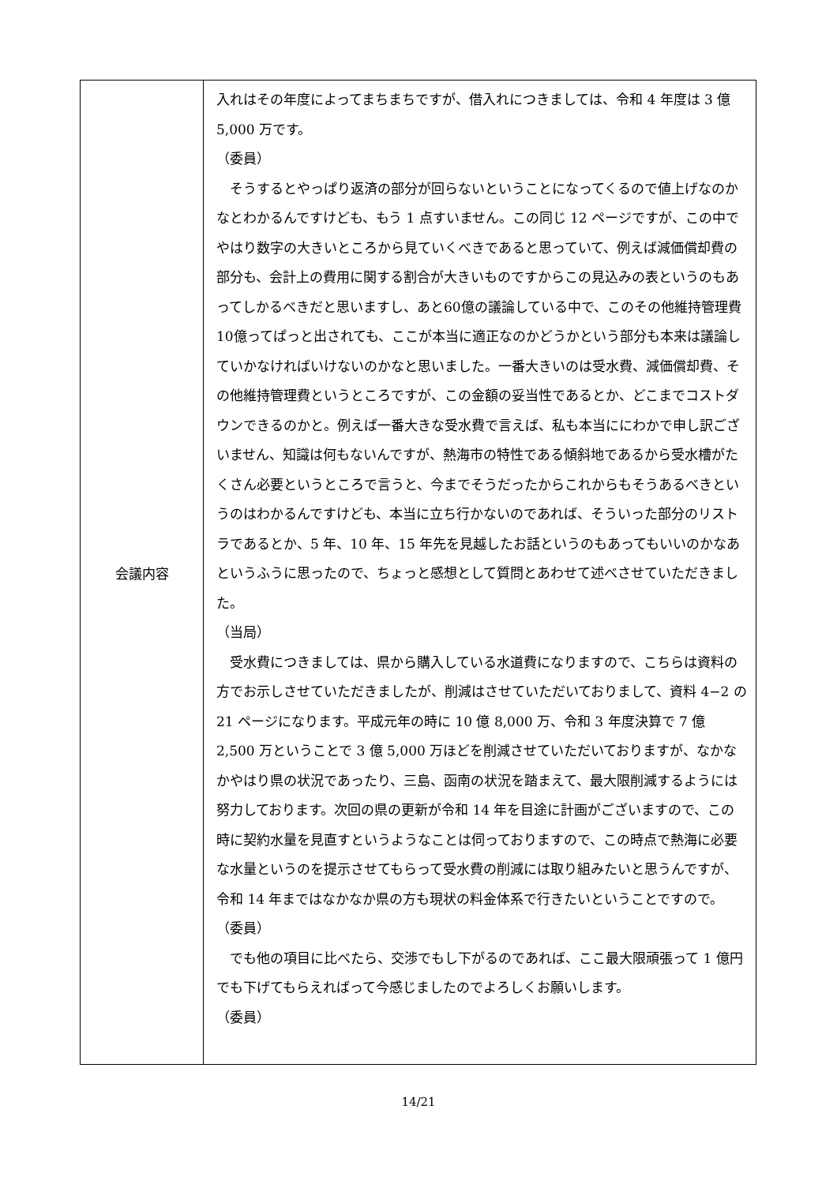| 会議内容 | 入れはその年度によってまちまちですが、借入れにつきましては、令和 4 年度は 3 億 5,000 万です。 （委員） そうするとやっぱり返済の部分が回らないということになってくるので値上げなのかなとわかるんですけども、もう 1 点すいません。この同じ 12 ページですが、この中でやはり数字の大きいところから見ていくべきであると思っていて、例えば減価償却費の部分も、会計上の費用に関する割合が大きいものですからこの見込みの表というのもあってしかるべきだと思いますし、あと60億の議論している中で、このその他維持管理費10億ってぱっと出されても、ここが本当に適正なのかどうかという部分も本来は議論していかなければいけないのかなと思いました。一番大きいのは受水費、減価償却費、その他維持管理費というところですが、この金額の妥当性であるとか、どこまでコストダウンできるのかと。例えば一番大きな受水費で言えば、私も本当ににわかで申し訳ございません、知識は何もないんですが、熱海市の特性である傾斜地であるから受水槽がたくさん必要というところで言うと、今までそうだったからこれからもそうあるべきというのはわかるんですけども、本当に立ち行かないのであれば、そういった部分のリストラであるとか、5 年、10 年、15 年先を見越したお話というのもあってもいいのかなあというふうに思ったので、ちょっと感想として質問とあわせて述べさせていただきました。 （当局） 受水費につきましては、県から購入している水道費になりますので、こちらは資料の方でお示しさせていただきましたが、削減はさせていただいておりまして、資料 4−2 の 21 ページになります。平成元年の時に 10 億 8,000 万、令和 3 年度決算で 7 億 2,500 万ということで 3 億 5,000 万ほどを削減させていただいておりますが、なかなかやはり県の状況であったり、三島、函南の状況を踏まえて、最大限削減するようには努力しております。次回の県の更新が令和 14 年を目途に計画がございますので、この時に契約水量を見直すというようなことは伺っておりますので、この時点で熱海に必要な水量というのを提示させてもらって受水費の削減には取り組みたいと思うんですが、令和 14 年まではなかなか県の方も現状の料金体系で行きたいということですので。 （委員） でも他の項目に比べたら、交渉でもし下がるのであれば、ここ最大限頑張って 1 億円でも下げてもらえればって今感じましたのでよろしくお願いします。 （委員） |
14/21